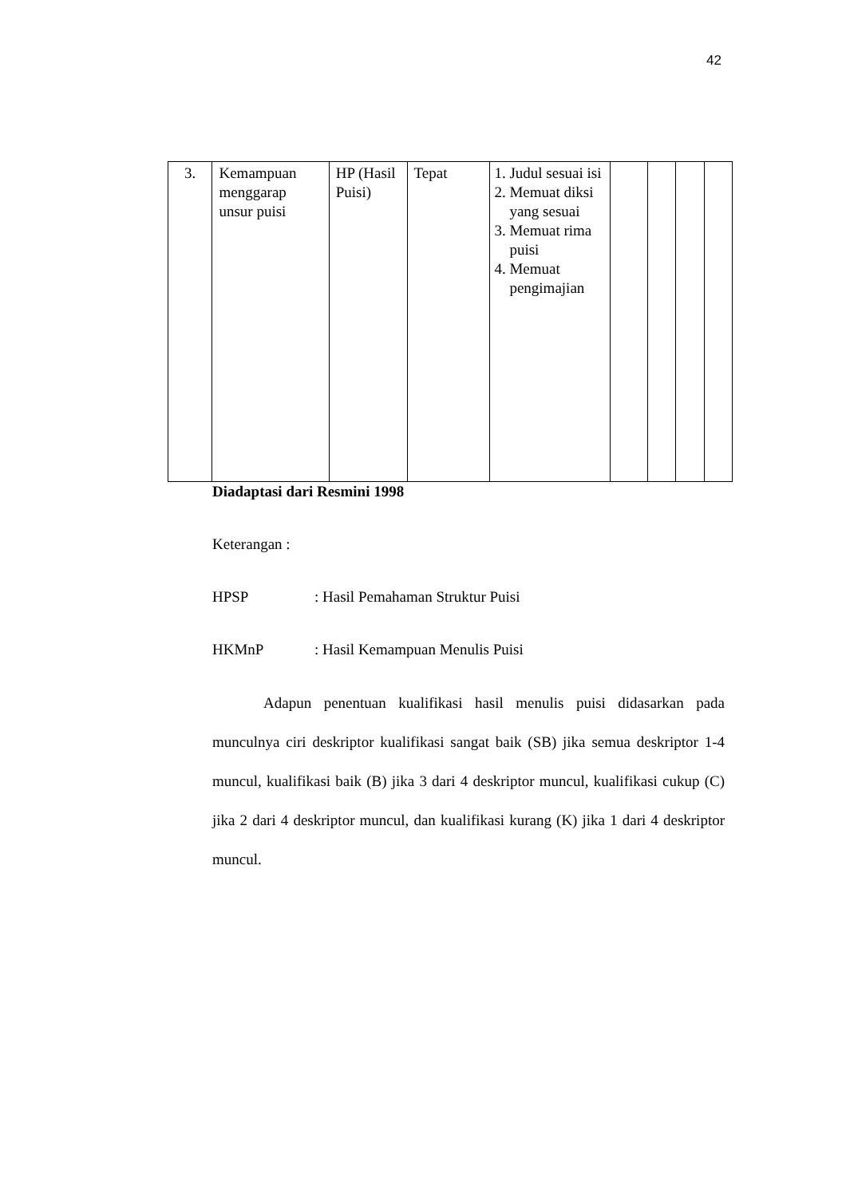42
| 3. | Kemampuan menggarap unsur puisi | HP (Hasil Puisi) | Tepat | 1. Judul sesuai isi 2. Memuat diksi yang sesuai 3. Memuat rima puisi 4. Memuat pengimajian | | | | |
Diadaptasi dari Resmini 1998
Keterangan :
HPSP: Hasil Pemahaman Struktur Puisi
HKMnP: Hasil Kemampuan Menulis Puisi
Adapun penentuan kualifikasi hasil menulis puisi didasarkan pada munculnya ciri deskriptor kualifikasi sangat baik (SB) jika semua deskriptor 1-4 muncul, kualifikasi baik (B) jika 3 dari 4 deskriptor muncul, kualifikasi cukup (C) jika 2 dari 4 deskriptor muncul, dan kualifikasi kurang (K) jika 1 dari 4 deskriptor muncul.